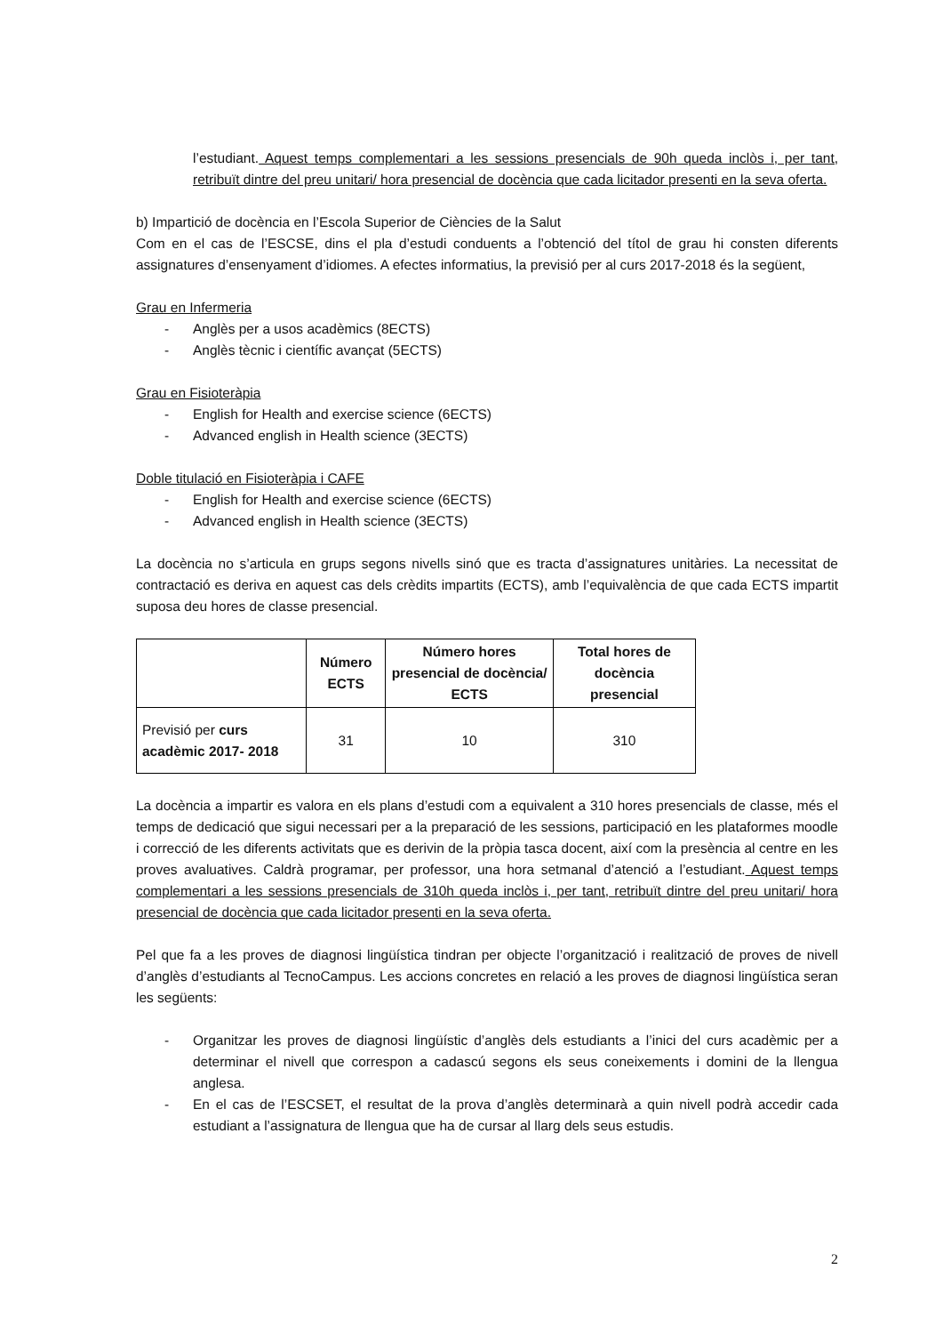l’estudiant. Aquest temps complementari a les sessions presencials de 90h queda inclòs i, per tant, retribuït dintre del preu unitari/ hora presencial de docència que cada licitador presenti en la seva oferta.
b) Impartició de docència en l’Escola Superior de Ciències de la Salut
Com en el cas de l’ESCSE, dins el pla d’estudi conduents a l’obtenció del títol de grau hi consten diferents assignatures d’ensenyament d’idiomes. A efectes informatius, la previsió per al curs 2017-2018 és la següent,
Grau en Infermeria
- Anglès per a usos acadèmics (8ECTS)
- Anglès tècnic i científic avançat (5ECTS)
Grau en Fisioteràpia
- English for Health and exercise science (6ECTS)
- Advanced english in Health science (3ECTS)
Doble titulació en Fisioteràpia i CAFE
- English for Health and exercise science (6ECTS)
- Advanced english in Health science (3ECTS)
La docència no s’articula en grups segons nivells sinó que es tracta d’assignatures unitàries. La necessitat de contractació es deriva en aquest cas dels crèdits impartits (ECTS), amb l’equivalència de que cada ECTS impartit suposa deu hores de classe presencial.
| | Número ECTS | Número hores presencial de docència/ ECTS | Total hores de docència presencial |
| --- | --- | --- | --- |
| Previsió per curs acadèmic 2017- 2018 | 31 | 10 | 310 |
La docència a impartir es valora en els plans d’estudi com a equivalent a 310 hores presencials de classe, més el temps de dedicació que sigui necessari per a la preparació de les sessions, participació en les plataformes moodle i correcció de les diferents activitats que es derivin de la pròpia tasca docent, així com la presència al centre en les proves avaluatives. Caldrà programar, per professor, una hora setmanal d’atenció a l’estudiant. Aquest temps complementari a les sessions presencials de 310h queda inclòs i, per tant, retribuït dintre del preu unitari/ hora presencial de docència que cada licitador presenti en la seva oferta.
Pel que fa a les proves de diagnosi lingüística tindran per objecte l’organització i realització de proves de nivell d’anglès d’estudiants al TecnoCampus. Les accions concretes en relació a les proves de diagnosi lingüística seran les següents:
- Organitzar les proves de diagnosi lingüístic d’anglès dels estudiants a l’inici del curs acadèmic per a determinar el nivell que correspon a cadascú segons els seus coneixements i domini de la llengua anglesa.
- En el cas de l’ESCSET, el resultat de la prova d’anglès determinarà a quin nivell podrà accedir cada estudiant a l’assignatura de llengua que ha de cursar al llarg dels seus estudis.
2